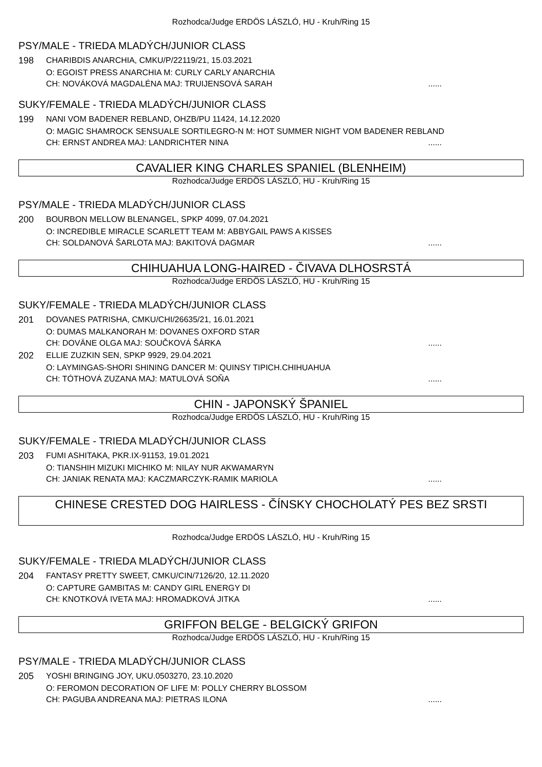Rozhodca/Judge ERDÖS LÁSZLÓ, HU - Kruh/Ring 15
PSY/MALE - TRIEDA MLADÝCH/JUNIOR CLASS
198 CHARIBDIS ANARCHIA, CMKU/P/22119/21, 15.03.2021
O: EGOIST PRESS ANARCHIA M: CURLY CARLY ANARCHIA
CH: NOVÁKOVÁ MAGDALÉNA MAJ: TRUIJENSOVÁ SARAH......
SUKY/FEMALE - TRIEDA MLADÝCH/JUNIOR CLASS
199 NANI VOM BADENER REBLAND, OHZB/PU 11424, 14.12.2020
O: MAGIC SHAMROCK SENSUALE SORTILEGRO-N M: HOT SUMMER NIGHT VOM BADENER REBLAND
CH: ERNST ANDREA MAJ: LANDRICHTER NINA......
CAVALIER KING CHARLES SPANIEL (BLENHEIM)
Rozhodca/Judge ERDÖS LÁSZLÓ, HU - Kruh/Ring 15
PSY/MALE - TRIEDA MLADÝCH/JUNIOR CLASS
200 BOURBON MELLOW BLENANGEL, SPKP 4099, 07.04.2021
O: INCREDIBLE MIRACLE SCARLETT TEAM M: ABBYGAIL PAWS A KISSES
CH: SOLDANOVÁ ŠARLOTA MAJ: BAKITOVÁ DAGMAR......
CHIHUAHUA LONG-HAIRED - ČIVAVA DLHOSRSTÁ
Rozhodca/Judge ERDÖS LÁSZLÓ, HU - Kruh/Ring 15
SUKY/FEMALE - TRIEDA MLADÝCH/JUNIOR CLASS
201 DOVANES PATRISHA, CMKU/CHI/26635/21, 16.01.2021
O: DUMAS MALKANORAH M: DOVANES OXFORD STAR
CH: DOVÄNE OLGA MAJ: SOUČKOVÁ ŠÁRKA......
202 ELLIE ZUZKIN SEN, SPKP 9929, 29.04.2021
O: LAYMINGAS-SHORI SHINING DANCER M: QUINSY TIPICH.CHIHUAHUA
CH: TÓTHOVÁ ZUZANA MAJ: MATULOVÁ SOŇA......
CHIN - JAPONSKÝ ŠPANIEL
Rozhodca/Judge ERDÖS LÁSZLÓ, HU - Kruh/Ring 15
SUKY/FEMALE - TRIEDA MLADÝCH/JUNIOR CLASS
203 FUMI ASHITAKA, PKR.IX-91153, 19.01.2021
O: TIANSHIH MIZUKI MICHIKO M: NILAY NUR AKWAMARYN
CH: JANIAK RENATA MAJ: KACZMARCZYK-RAMIK MARIOLA......
CHINESE CRESTED DOG HAIRLESS - ČÍNSKY CHOCHOLATÝ PES BEZ SRSTI
Rozhodca/Judge ERDÖS LÁSZLÓ, HU - Kruh/Ring 15
SUKY/FEMALE - TRIEDA MLADÝCH/JUNIOR CLASS
204 FANTASY PRETTY SWEET, CMKU/CIN/7126/20, 12.11.2020
O: CAPTURE GAMBITAS M: CANDY GIRL ENERGY DI
CH: KNOTKOVÁ IVETA MAJ: HROMADKOVÁ JITKA......
GRIFFON BELGE - BELGICKÝ GRIFON
Rozhodca/Judge ERDÖS LÁSZLÓ, HU - Kruh/Ring 15
PSY/MALE - TRIEDA MLADÝCH/JUNIOR CLASS
205 YOSHI BRINGING JOY, UKU.0503270, 23.10.2020
O: FEROMON DECORATION OF LIFE M: POLLY CHERRY BLOSSOM
CH: PAGUBA ANDREANA MAJ: PIETRAS ILONA......